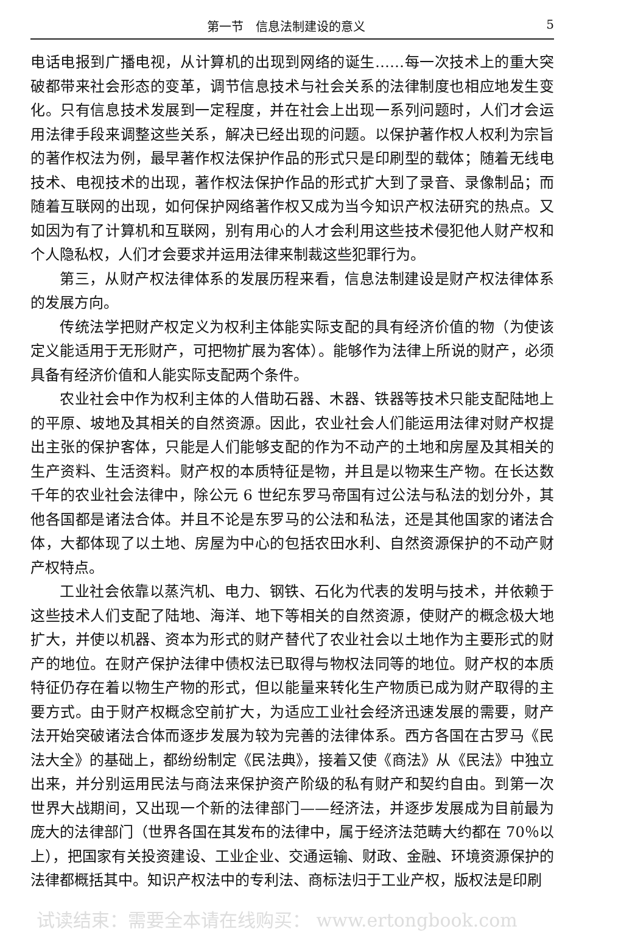第一节　信息法制建设的意义 5
电话电报到广播电视，从计算机的出现到网络的诞生……每一次技术上的重大突破都带来社会形态的变革，调节信息技术与社会关系的法律制度也相应地发生变化。只有信息技术发展到一定程度，并在社会上出现一系列问题时，人们才会运用法律手段来调整这些关系，解决已经出现的问题。以保护著作权人权利为宗旨的著作权法为例，最早著作权法保护作品的形式只是印刷型的载体；随着无线电技术、电视技术的出现，著作权法保护作品的形式扩大到了录音、录像制品；而随着互联网的出现，如何保护网络著作权又成为当今知识产权法研究的热点。又如因为有了计算机和互联网，别有用心的人才会利用这些技术侵犯他人财产权和个人隐私权，人们才会要求并运用法律来制裁这些犯罪行为。
第三，从财产权法律体系的发展历程来看，信息法制建设是财产权法律体系的发展方向。
传统法学把财产权定义为权利主体能实际支配的具有经济价值的物（为使该定义能适用于无形财产，可把物扩展为客体）。能够作为法律上所说的财产，必须具备有经济价值和人能实际支配两个条件。
农业社会中作为权利主体的人借助石器、木器、铁器等技术只能支配陆地上的平原、坡地及其相关的自然资源。因此，农业社会人们能运用法律对财产权提出主张的保护客体，只能是人们能够支配的作为不动产的土地和房屋及其相关的生产资料、生活资料。财产权的本质特征是物，并且是以物来生产物。在长达数千年的农业社会法律中，除公元 6 世纪东罗马帝国有过公法与私法的划分外，其他各国都是诸法合体。并且不论是东罗马的公法和私法，还是其他国家的诸法合体，大都体现了以土地、房屋为中心的包括农田水利、自然资源保护的不动产财产权特点。
工业社会依靠以蒸汽机、电力、钢铁、石化为代表的发明与技术，并依赖于这些技术人们支配了陆地、海洋、地下等相关的自然资源，使财产的概念极大地扩大，并使以机器、资本为形式的财产替代了农业社会以土地作为主要形式的财产的地位。在财产保护法律中债权法已取得与物权法同等的地位。财产权的本质特征仍存在着以物生产物的形式，但以能量来转化生产物质已成为财产取得的主要方式。由于财产权概念空前扩大，为适应工业社会经济迅速发展的需要，财产法开始突破诸法合体而逐步发展为较为完善的法律体系。西方各国在古罗马《民法大全》的基础上，都纷纷制定《民法典》，接着又使《商法》从《民法》中独立出来，并分别运用民法与商法来保护资产阶级的私有财产和契约自由。到第一次世界大战期间，又出现一个新的法律部门——经济法，并逐步发展成为目前最为庞大的法律部门（世界各国在其发布的法律中，属于经济法范畴大约都在 70％以上），把国家有关投资建设、工业企业、交通运输、财政、金融、环境资源保护的法律都概括其中。知识产权法中的专利法、商标法归于工业产权，版权法是印刷
试读结束：需要全本请在线购买： www.ertongbook.com